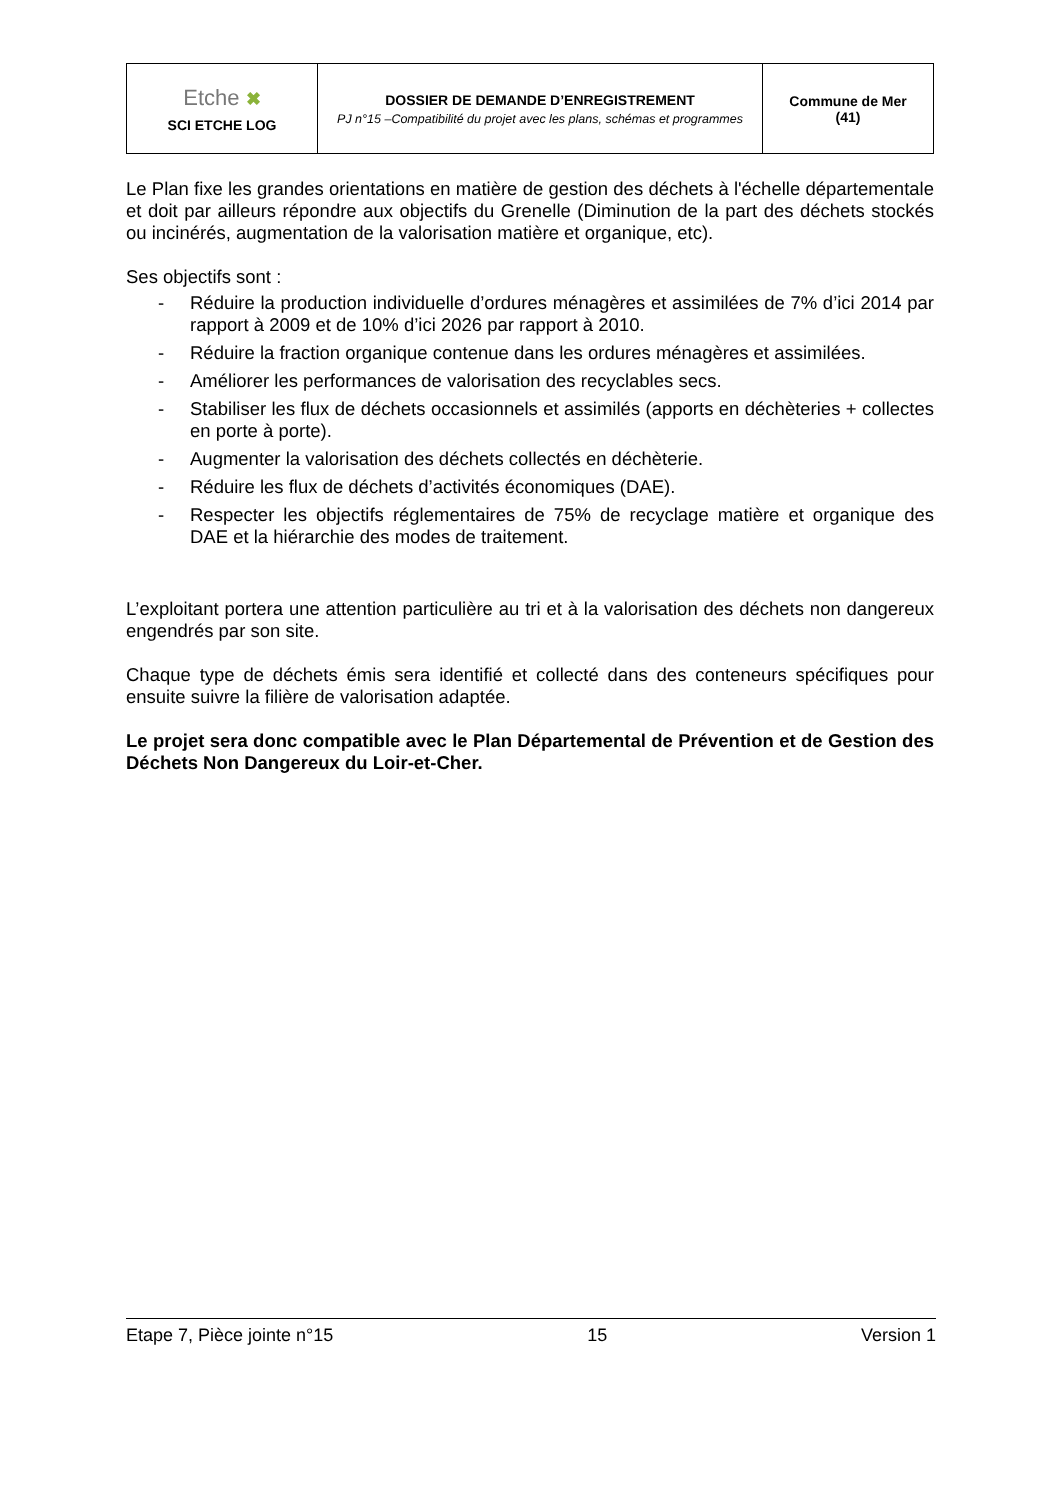| Etche ✖ SCI ETCHE LOG | DOSSIER DE DEMANDE D’ENREGISTREMENT PJ n°15 –Compatibilité du projet avec les plans, schémas et programmes | Commune de Mer (41) |
Le Plan fixe les grandes orientations en matière de gestion des déchets à l'échelle départementale et doit par ailleurs répondre aux objectifs du Grenelle (Diminution de la part des déchets stockés ou incinérés, augmentation de la valorisation matière et organique, etc).
Ses objectifs sont :
- Réduire la production individuelle d’ordures ménagères et assimilées de 7% d’ici 2014 par rapport à 2009 et de 10% d’ici 2026 par rapport à 2010.
- Réduire la fraction organique contenue dans les ordures ménagères et assimilées.
- Améliorer les performances de valorisation des recyclables secs.
- Stabiliser les flux de déchets occasionnels et assimilés (apports en déchèteries + collectes en porte à porte).
- Augmenter la valorisation des déchets collectés en déchèterie.
- Réduire les flux de déchets d’activités économiques (DAE).
- Respecter les objectifs réglementaires de 75% de recyclage matière et organique des DAE et la hiérarchie des modes de traitement.
L’exploitant portera une attention particulière au tri et à la valorisation des déchets non dangereux engendrés par son site.
Chaque type de déchets émis sera identifié et collecté dans des conteneurs spécifiques pour ensuite suivre la filière de valorisation adaptée.
Le projet sera donc compatible avec le Plan Départemental de Prévention et de Gestion des Déchets Non Dangereux du Loir-et-Cher.
Etape 7, Pièce jointe n°15 15 Version 1